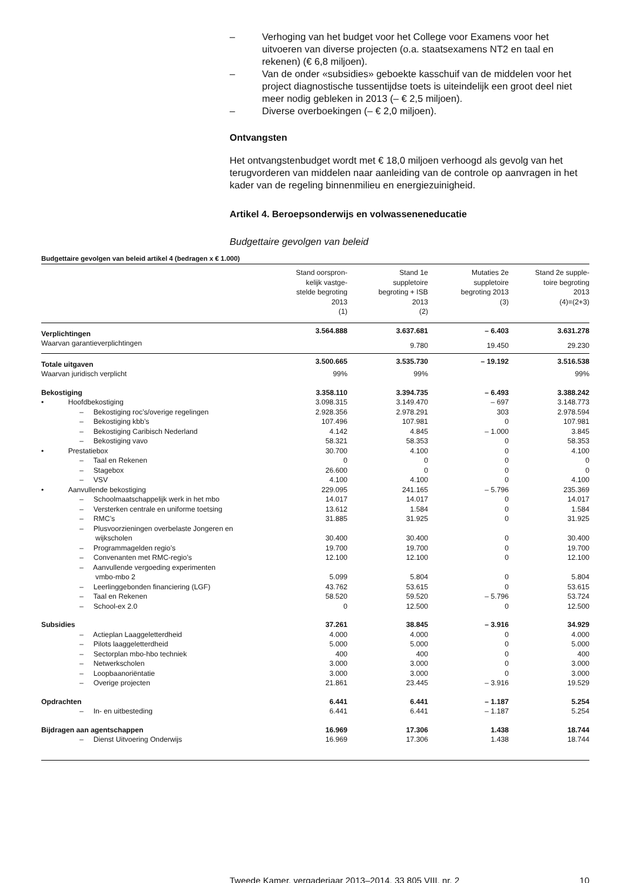– Verhoging van het budget voor het College voor Examens voor het uitvoeren van diverse projecten (o.a. staatsexamens NT2 en taal en rekenen) (€ 6,8 miljoen).
– Van de onder «subsidies» geboekte kasschuif van de middelen voor het project diagnostische tussentijdse toets is uiteindelijk een groot deel niet meer nodig gebleken in 2013 (– € 2,5 miljoen).
– Diverse overboekingen (– € 2,0 miljoen).
Ontvangsten
Het ontvangstenbudget wordt met € 18,0 miljoen verhoogd als gevolg van het terugvorderen van middelen naar aanleiding van de controle op aanvragen in het kader van de regeling binnenmilieu en energiezuinigheid.
Artikel 4. Beroepsonderwijs en volwasseneneducatie
Budgettaire gevolgen van beleid
Budgettaire gevolgen van beleid artikel 4 (bedragen x € 1.000)
| | Stand oorspron- kelijk vastge- stelde begroting 2013 (1) | Stand 1e suppletoire begroting + ISB 2013 (2) | Mutaties 2e suppletoire begroting 2013 (3) | Stand 2e supple- toire begroting 2013 (4)=(2+3) |
| --- | --- | --- | --- | --- |
| Verplichtingen | 3.564.888 | 3.637.681 | – 6.403 | 3.631.278 |
| Waarvan garantieverplichtingen | | 9.780 | 19.450 | 29.230 |
| Totale uitgaven | 3.500.665 | 3.535.730 | – 19.192 | 3.516.538 |
| Waarvan juridisch verplicht | 99% | 99% | | 99% |
| Bekostiging | 3.358.110 | 3.394.735 | – 6.493 | 3.388.242 |
| • Hoofdbekostiging | 3.098.315 | 3.149.470 | – 697 | 3.148.773 |
| – Bekostiging roc’s/overige regelingen | 2.928.356 | 2.978.291 | 303 | 2.978.594 |
| – Bekostiging kbb’s | 107.496 | 107.981 | 0 | 107.981 |
| – Bekostiging Caribisch Nederland | 4.142 | 4.845 | – 1.000 | 3.845 |
| – Bekostiging vavo | 58.321 | 58.353 | 0 | 58.353 |
| • Prestatiebox | 30.700 | 4.100 | 0 | 4.100 |
| – Taal en Rekenen | 0 | 0 | 0 | 0 |
| – Stagebox | 26.600 | 0 | 0 | 0 |
| – VSV | 4.100 | 4.100 | 0 | 4.100 |
| • Aanvullende bekostiging | 229.095 | 241.165 | – 5.796 | 235.369 |
| – Schoolmaatschappelijk werk in het mbo | 14.017 | 14.017 | 0 | 14.017 |
| – Versterken centrale en uniforme toetsing | 13.612 | 1.584 | 0 | 1.584 |
| – RMC’s | 31.885 | 31.925 | 0 | 31.925 |
| – Plusvoorzieningen overbelaste Jongeren en wijkscholen | 30.400 | 30.400 | 0 | 30.400 |
| – Programmagelden regio’s | 19.700 | 19.700 | 0 | 19.700 |
| – Convenanten met RMC-regio’s | 12.100 | 12.100 | 0 | 12.100 |
| – Aanvullende vergoeding experimenten vmbo-mbo 2 | 5.099 | 5.804 | 0 | 5.804 |
| – Leerlinggebonden financiering (LGF) | 43.762 | 53.615 | 0 | 53.615 |
| – Taal en Rekenen | 58.520 | 59.520 | – 5.796 | 53.724 |
| – School-ex 2.0 | 0 | 12.500 | 0 | 12.500 |
| Subsidies | 37.261 | 38.845 | – 3.916 | 34.929 |
| – Actieplan Laaggeletterdheid | 4.000 | 4.000 | 0 | 4.000 |
| – Pilots laaggeletterdheid | 5.000 | 5.000 | 0 | 5.000 |
| – Sectorplan mbo-hbo techniek | 400 | 400 | 0 | 400 |
| – Netwerkscholen | 3.000 | 3.000 | 0 | 3.000 |
| – Loopbaanoriëntatie | 3.000 | 3.000 | 0 | 3.000 |
| – Overige projecten | 21.861 | 23.445 | – 3.916 | 19.529 |
| Opdrachten | 6.441 | 6.441 | – 1.187 | 5.254 |
| – In- en uitbesteding | 6.441 | 6.441 | – 1.187 | 5.254 |
| Bijdragen aan agentschappen | 16.969 | 17.306 | 1.438 | 18.744 |
| – Dienst Uitvoering Onderwijs | 16.969 | 17.306 | 1.438 | 18.744 |
Tweede Kamer, vergaderjaar 2013–2014, 33 805 VIII, nr. 2 10